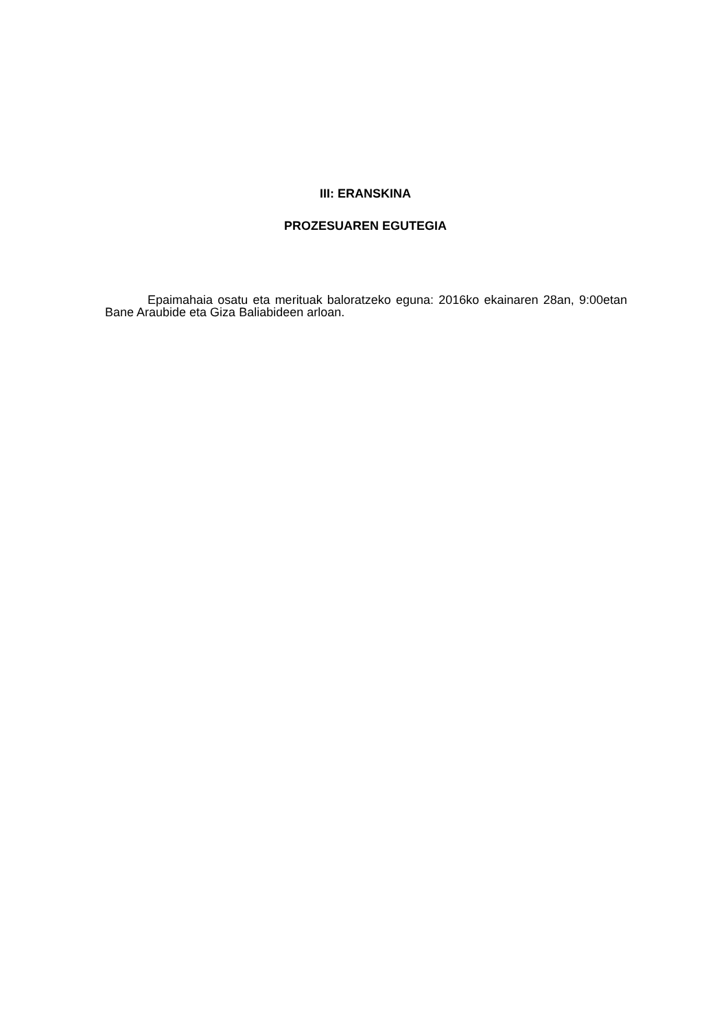III: ERANSKINA
PROZESUAREN EGUTEGIA
Epaimahaia osatu eta merituak baloratzeko eguna: 2016ko ekainaren 28an, 9:00etan Bane Araubide eta Giza Baliabideen arloan.